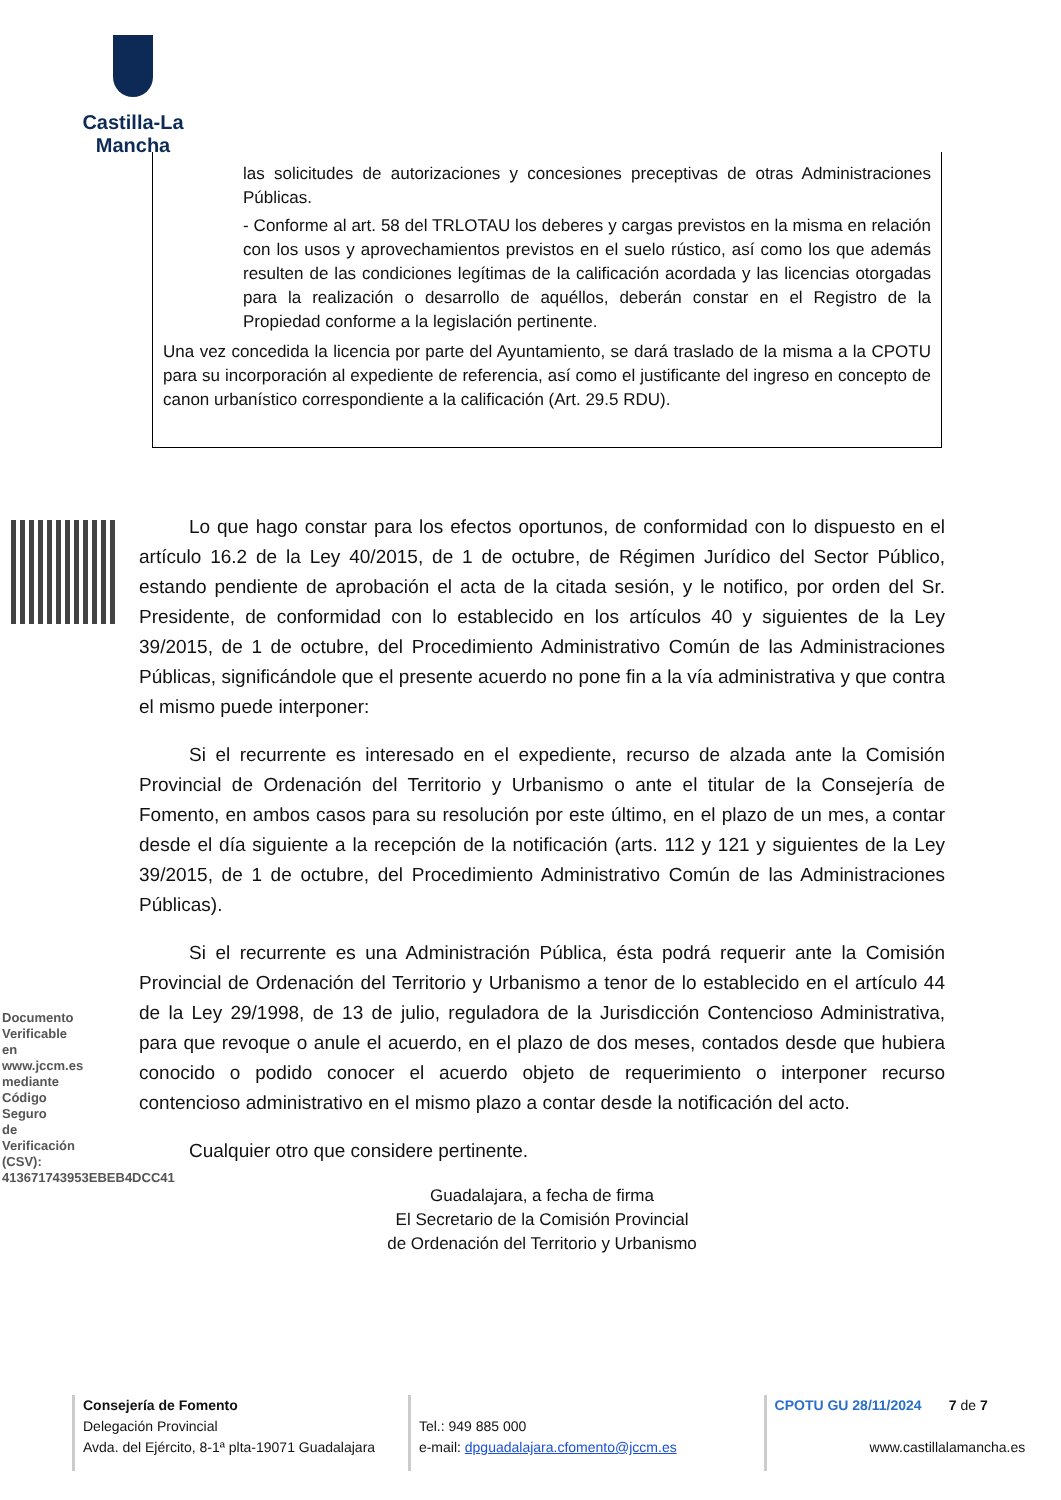Castilla-La Mancha
las solicitudes de autorizaciones y concesiones preceptivas de otras Administraciones Públicas.
- Conforme al art. 58 del TRLOTAU los deberes y cargas previstos en la misma en relación con los usos y aprovechamientos previstos en el suelo rústico, así como los que además resulten de las condiciones legítimas de la calificación acordada y las licencias otorgadas para la realización o desarrollo de aquéllos, deberán constar en el Registro de la Propiedad conforme a la legislación pertinente.
Una vez concedida la licencia por parte del Ayuntamiento, se dará traslado de la misma a la CPOTU para su incorporación al expediente de referencia, así como el justificante del ingreso en concepto de canon urbanístico correspondiente a la calificación (Art. 29.5 RDU).
Lo que hago constar para los efectos oportunos, de conformidad con lo dispuesto en el artículo 16.2 de la Ley 40/2015, de 1 de octubre, de Régimen Jurídico del Sector Público, estando pendiente de aprobación el acta de la citada sesión, y le notifico, por orden del Sr. Presidente, de conformidad con lo establecido en los artículos 40 y siguientes de la Ley 39/2015, de 1 de octubre, del Procedimiento Administrativo Común de las Administraciones Públicas, significándole que el presente acuerdo no pone fin a la vía administrativa y que contra el mismo puede interponer:
Si el recurrente es interesado en el expediente, recurso de alzada ante la Comisión Provincial de Ordenación del Territorio y Urbanismo o ante el titular de la Consejería de Fomento, en ambos casos para su resolución por este último, en el plazo de un mes, a contar desde el día siguiente a la recepción de la notificación (arts. 112 y 121 y siguientes de la Ley 39/2015, de 1 de octubre, del Procedimiento Administrativo Común de las Administraciones Públicas).
Si el recurrente es una Administración Pública, ésta podrá requerir ante la Comisión Provincial de Ordenación del Territorio y Urbanismo a tenor de lo establecido en el artículo 44 de la Ley 29/1998, de 13 de julio, reguladora de la Jurisdicción Contencioso Administrativa, para que revoque o anule el acuerdo, en el plazo de dos meses, contados desde que hubiera conocido o podido conocer el acuerdo objeto de requerimiento o interponer recurso contencioso administrativo en el mismo plazo a contar desde la notificación del acto.
Cualquier otro que considere pertinente.
Guadalajara, a fecha de firma
El Secretario de la Comisión Provincial
de Ordenación del Territorio y Urbanismo
Documento Verificable en www.jccm.es mediante Código Seguro de Verificación (CSV): 413671743953EBEB4DCC41
Consejería de Fomento
Delegación Provincial
Avda. del Ejército, 8-1ª plta-19071 Guadalajara
Tel.: 949 885 000
e-mail: dpguadalajara.cfomento@jccm.es
CPOTU GU 28/11/2024 7 de 7
www.castillalamancha.es